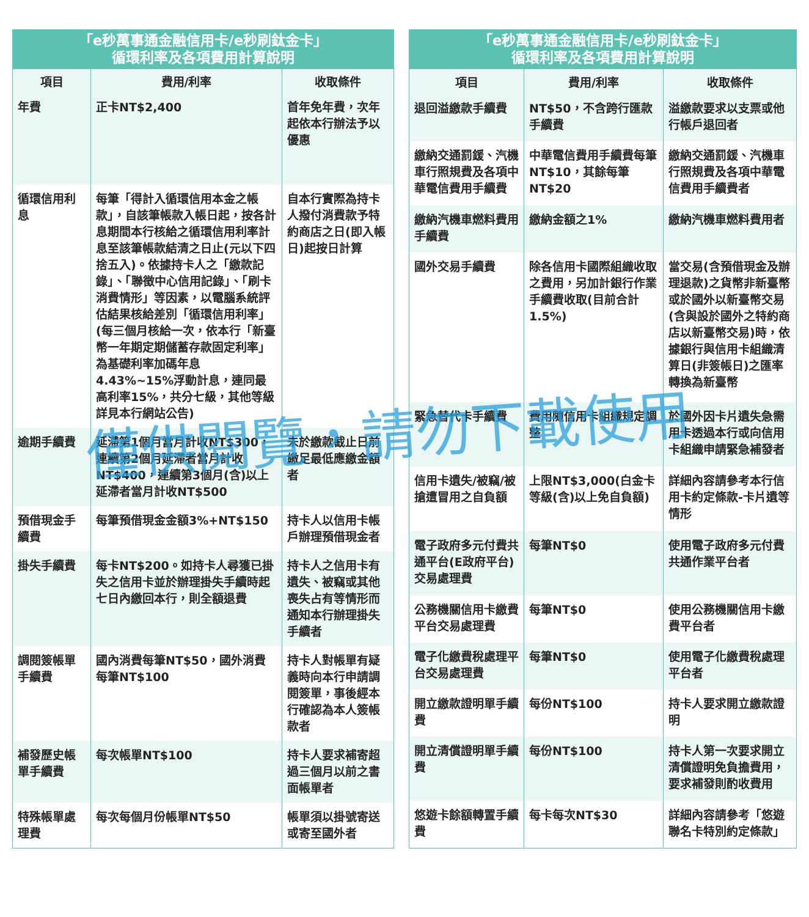「e秒萬事通金融信用卡/e秒刷鈦金卡」 循環利率及各項費用計算說明
| 項目 | 費用/利率 | 收取條件 |
| --- | --- | --- |
| 年費 | 正卡NT$2,400 | 首年免年費，次年起依本行辦法予以優惠 |
| 循環信用利息 | 每筆「得計入循環信用本金之帳款」，自該筆帳款入帳日起，按各計息期間本行核給之循環信用利率計息至該筆帳款結清之日止(元以下四捨五入)。依據持卡人之「繳款記錄」、「聯徵中心信用記錄」、「刷卡消費情形」等因素，以電腦系統評估結果核給差別「循環信用利率」(每三個月核給一次，依本行「新臺幣一年期定期儲蓄存款固定利率」為基礎利率加碼年息4.43%~15%浮動計息，連同最高利率15%，共分七級，其他等級詳見本行網站公告) | 自本行實際為持卡人撥付消費款予特約商店之日(即入帳日)起按日計算 |
| 逾期手續費 | 延滯第1個月當月計收NT$300，連續第2個月延滯者當月計收NT$400，連續第3個月(含)以上延滯者當月計收NT$500 | 未於繳款截止日前繳足最低應繳金額者 |
| 預借現金手續費 | 每筆預借現金金額3%+NT$150 | 持卡人以信用卡帳戶辦理預借現金者 |
| 掛失手續費 | 每卡NT$200。如持卡人尋獲已掛失之信用卡並於辦理掛失手續時起七日內繳回本行，則全額退費 | 持卡人之信用卡有遺失、被竊或其他喪失占有等情形而通知本行辦理掛失手續者 |
| 調閱簽帳單手續費 | 國內消費每筆NT$50，國外消費每筆NT$100 | 持卡人對帳單有疑義時向本行申請調閱簽單，事後經本行確認為本人簽帳款者 |
| 補發歷史帳單手續費 | 每次帳單NT$100 | 持卡人要求補寄超過三個月以前之書面帳單者 |
| 特殊帳單處理費 | 每次每個月份帳單NT$50 | 帳單須以掛號寄送或寄至國外者 |
「e秒萬事通金融信用卡/e秒刷鈦金卡」 循環利率及各項費用計算說明
| 項目 | 費用/利率 | 收取條件 |
| --- | --- | --- |
| 退回溢繳款手續費 | NT$50，不含跨行匯款手續費 | 溢繳款要求以支票或他行帳戶退回者 |
| 繳納交通罰鍰、汽機車行照規費及各項中華電信費用手續費 | 中華電信費用手續費每筆NT$10，其餘每筆NT$20 | 繳納交通罰鍰、汽機車行照規費及各項中華電信費用手續費者 |
| 繳納汽機車燃料費用手續費 | 繳納金額之1% | 繳納汽機車燃料費用者 |
| 國外交易手續費 | 除各信用卡國際組織收取之費用，另加計銀行作業手續費收取(目前合計1.5%) | 當交易(含預借現金及辦理退款)之貨幣非新臺幣或於國外以新臺幣交易(含與設於國外之特約商店以新臺幣交易)時，依據銀行與信用卡組織清算日(非簽帳日)之匯率轉換為新臺幣 |
| 緊急替代卡手續費 | 費用隨信用卡組織規定調整 | 於國外因卡片遺失急需用卡透過本行或向信用卡組織申請緊急補發者 |
| 信用卡遺失/被竊/被搶遭冒用之自負額 | 上限NT$3,000(白金卡等級(含)以上免自負額) | 詳細內容請參考本行信用卡約定條款-卡片遺等情形 |
| 電子政府多元付費共通平台(E政府平台)交易處理費 | 每筆NT$0 | 使用電子政府多元付費共通作業平台者 |
| 公務機關信用卡繳費平台交易處理費 | 每筆NT$0 | 使用公務機關信用卡繳費平台者 |
| 電子化繳費稅處理平台交易處理費 | 每筆NT$0 | 使用電子化繳費稅處理平台者 |
| 開立繳款證明單手續費 | 每份NT$100 | 持卡人要求開立繳款證明 |
| 開立清償證明單手續費 | 每份NT$100 | 持卡人第一次要求開立清償證明免負擔費用，要求補發則酌收費用 |
| 悠遊卡餘額轉置手續費 | 每卡每次NT$30 | 詳細內容請參考「悠遊聯名卡特別約定條款」 |
僅供閱覽，請勿下載使用